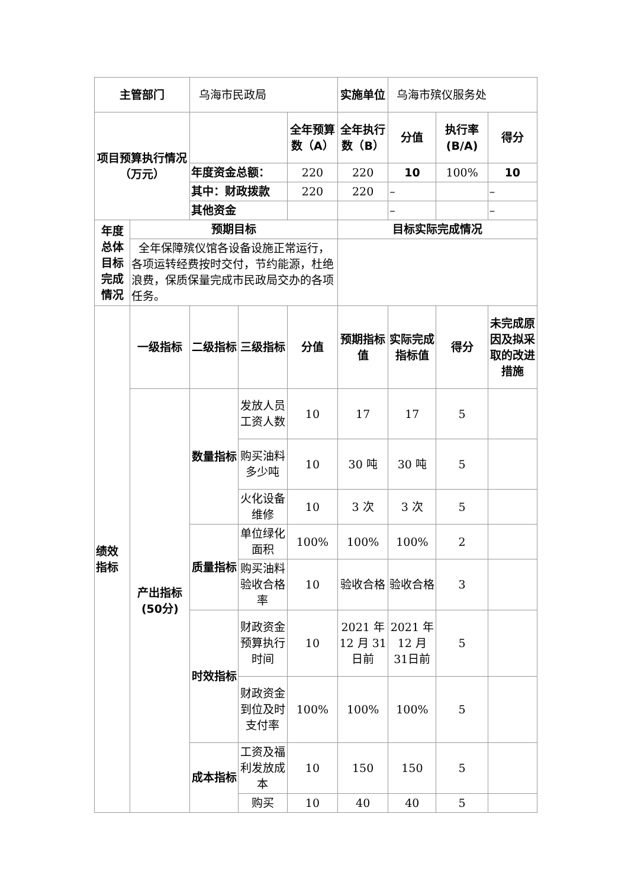| 主管部门 | | 乌海市民政局 | | | 实施单位 | 乌海市殡仪服务处 | | |
| 项目预算执行情况 （万元） | | | | 全年预算数（A） | 全年执行数（B） | 分值 | 执行率(B/A) | 得分 |
| | | 年度资金总额： | | 220 | 220 | 10 | 100% | 10 |
| | | 其中：财政拨款 | | 220 | 220 | – | | – |
| | | 其他资金 | | | | – | | – |
| 年度总体目标完成情况 | 预期目标 | | | | 目标实际完成情况 | | | |
| | 全年保障殡仪馆各设备设施正常运行，各项运转经费按时交付，节约能源，杜绝浪费，保质保量完成市民政局交办的各项任务。 | | | | | | | |
| 绩效指标 | 一级指标 | 二级指标 | 三级指标 | 分值 | 预期指标值 | 实际完成指标值 | 得分 | 未完成原因及拟采取的改进措施 |
| | 产出指标(50分) | 数量指标 | 发放人员工资人数 | 10 | 17 | 17 | 5 | |
| | | | 购买油料多少吨 | 10 | 30 吨 | 30 吨 | 5 | |
| | | | 火化设备维修 | 10 | 3 次 | 3 次 | 5 | |
| | | 质量指标 | 单位绿化面积 | 100% | 100% | 100% | 2 | |
| | | | 购买油料验收合格率 | 10 | 验收合格 | 验收合格 | 3 | |
| | | 时效指标 | 财政资金预算执行时间 | 10 | 2021 年12 月 31日前 | 2021 年12 月 31日前 | 5 | |
| | | | 财政资金到位及时支付率 | 100% | 100% | 100% | 5 | |
| | | 成本指标 | 工资及福利发放成本 | 10 | 150 | 150 | 5 | |
| | | | 购买 | 10 | 40 | 40 | 5 | |